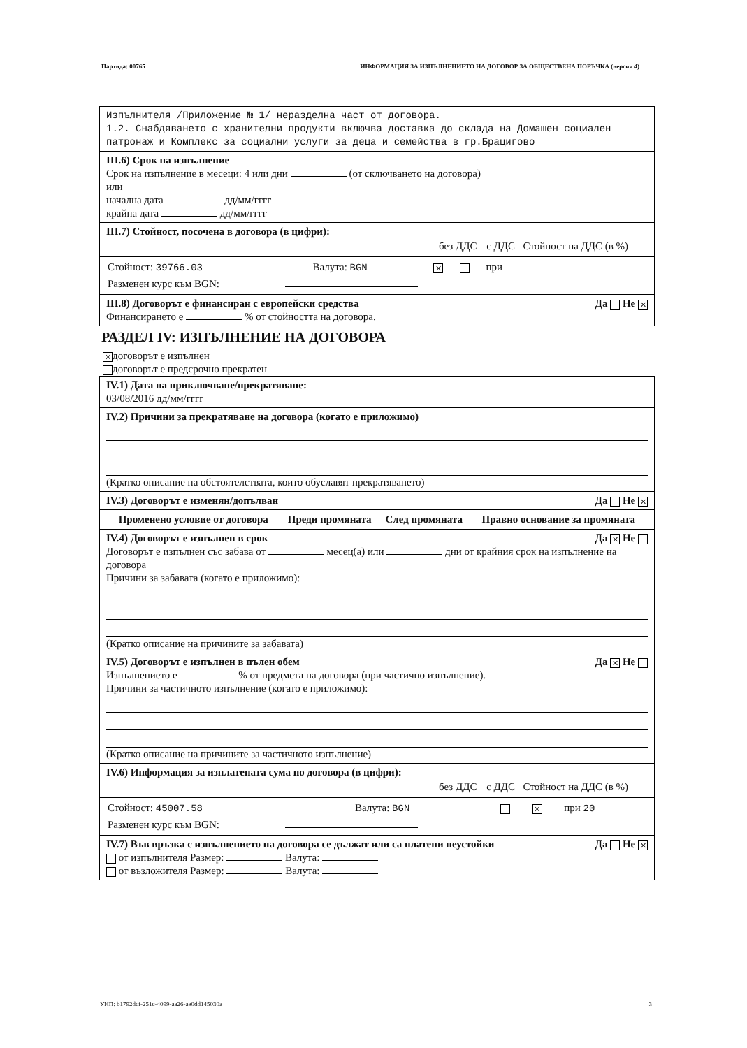Партида: 00765 ИНФОРМАЦИЯ ЗА ИЗПЪЛНЕНИЕТО НА ДОГОВОР ЗА ОБЩЕСТВЕНА ПОРЪЧКА (версия 4)
Изпълнителя /Приложение № 1/ неразделна част от договора.
1.2. Снабдяването с хранителни продукти включва доставка до склада на Домашен социален патронаж и Комплекс за социални услуги за деца и семейства в гр.Брацигово
III.6) Срок на изпълнение
Срок на изпълнение в месеци: 4 или дни (от сключването на договора)
или
начална дата дд/мм/гггг
крайна дата дд/мм/гггг
III.7) Стойност, посочена в договора (в цифри):
| | без ДДС | с ДДС | Стойност на ДДС (в %) |
| Стойност: 39766.03 | Валута: BGN | ✕ | | при |
| Разменен курс към BGN: | | | | |
III.8) Договорът е финансиран с европейски средства Да Не ✕
Финансирането е % от стойността на договора.
РАЗДЕЛ IV: ИЗПЪЛНЕНИЕ НА ДОГОВОРА
✕ договорът е изпълнен
договорът е предсрочно прекратен
IV.1) Дата на приключване/прекратяване:
03/08/2016 дд/мм/гггг
IV.2) Причини за прекратяване на договора (когато е приложимо)
(Кратко описание на обстоятелствата, които обуславят прекратяването)
IV.3) Договорът е изменян/допълван Да Не ✕
| Променено условие от договора | Преди промяната | След промяната | Правно основание за промяната |
| --- | --- | --- | --- |
IV.4) Договорът е изпълнен в срок Да ✕ Не
Договорът е изпълнен със забава от месец(а) или дни от крайния срок на изпълнение на договора
Причини за забавата (когато е приложимо):
(Кратко описание на причините за забавата)
IV.5) Договорът е изпълнен в пълен обем Да ✕ Не
Изпълнението е % от предмета на договора (при частично изпълнение).
Причини за частичното изпълнение (когато е приложимо):
(Кратко описание на причините за частичното изпълнение)
IV.6) Информация за изплатената сума по договора (в цифри):
| | без ДДС | с ДДС | Стойност на ДДС (в %) |
| Стойност: 45007.58 | Валута: BGN | | ✕ | при 20 |
| Разменен курс към BGN: | | | | |
IV.7) Във връзка с изпълнението на договора се дължат или са платени неустойки Да Не ✕
от изпълнителя Размер: Валута:
от възложителя Размер: Валута:
УНП: b1792dcf-251c-4099-aa26-ae0dd145030a 3